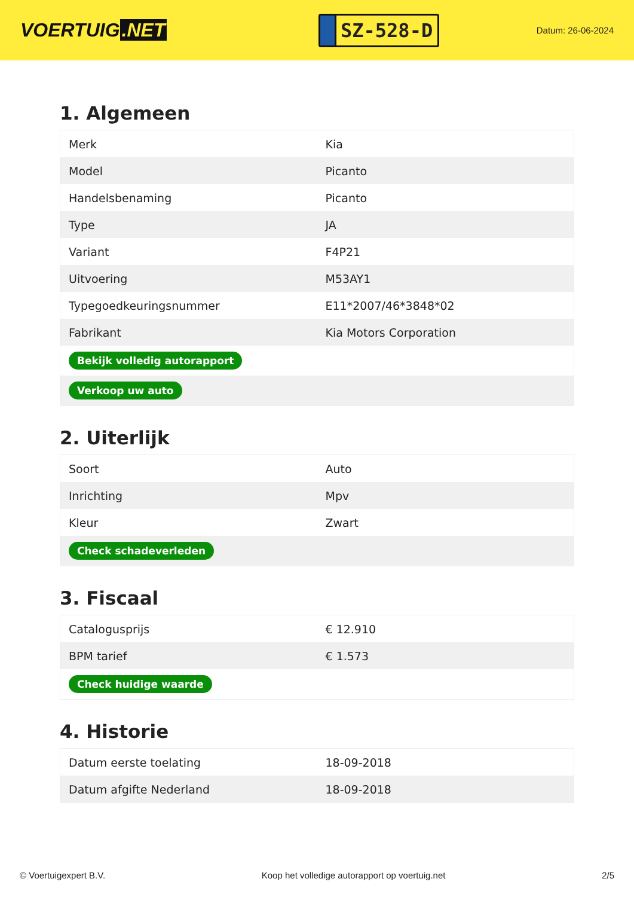VOERTUIG.NET
SZ-528-D
Datum: 26-06-2024
1. Algemeen
| Merk | Kia |
| Model | Picanto |
| Handelsbenaming | Picanto |
| Type | JA |
| Variant | F4P21 |
| Uitvoering | M53AY1 |
| Typegoedkeuringsnummer | E11*2007/46*3848*02 |
| Fabrikant | Kia Motors Corporation |
| Bekijk volledig autorapport | |
| Verkoop uw auto | |
2. Uiterlijk
| Soort | Auto |
| Inrichting | Mpv |
| Kleur | Zwart |
| Check schadeverleden | |
3. Fiscaal
| Catalogusprijs | € 12.910 |
| BPM tarief | € 1.573 |
| Check huidige waarde | |
4. Historie
| Datum eerste toelating | 18-09-2018 |
| Datum afgifte Nederland | 18-09-2018 |
© Voertuigexpert B.V. Koop het volledige autorapport op voertuig.net 2/5